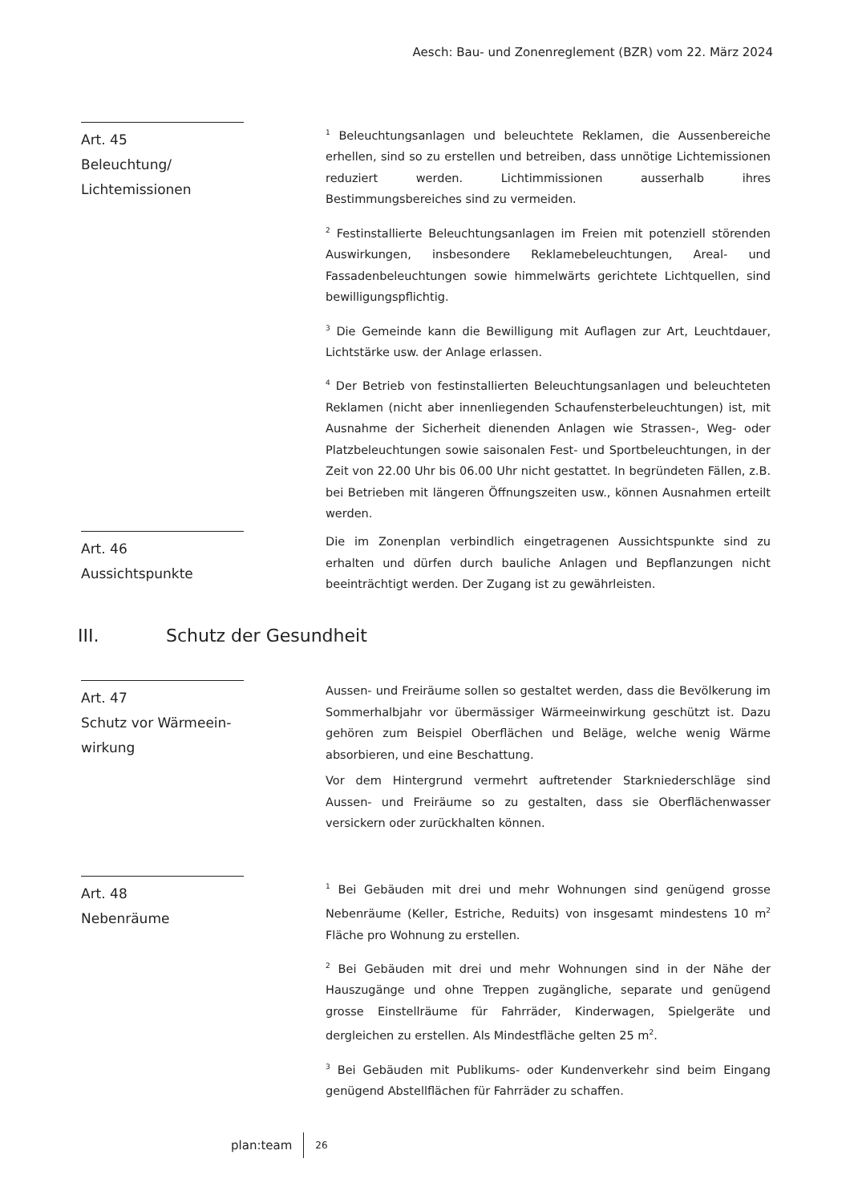Aesch: Bau- und Zonenreglement (BZR) vom 22. März 2024
Art. 45
Beleuchtung/
Lichtemissionen
<sup>1</sup> Beleuchtungsanlagen und beleuchtete Reklamen, die Aussenbereiche erhellen, sind so zu erstellen und betreiben, dass unnötige Lichtemissionen reduziert werden. Lichtimmissionen ausserhalb ihres Bestimmungsbereiches sind zu vermeiden.
<sup>2</sup> Festinstallierte Beleuchtungsanlagen im Freien mit potenziell störenden Auswirkungen, insbesondere Reklamebeleuchtungen, Areal- und Fassadenbeleuchtungen sowie himmelwärts gerichtete Lichtquellen, sind bewilligungspflichtig.
<sup>3</sup> Die Gemeinde kann die Bewilligung mit Auflagen zur Art, Leuchtdauer, Lichtstärke usw. der Anlage erlassen.
<sup>4</sup> Der Betrieb von festinstallierten Beleuchtungsanlagen und beleuchteten Reklamen (nicht aber innenliegenden Schaufensterbeleuchtungen) ist, mit Ausnahme der Sicherheit dienenden Anlagen wie Strassen-, Weg- oder Platzbeleuchtungen sowie saisonalen Fest- und Sportbeleuchtungen, in der Zeit von 22.00 Uhr bis 06.00 Uhr nicht gestattet. In begründeten Fällen, z.B. bei Betrieben mit längeren Öffnungszeiten usw., können Ausnahmen erteilt werden.
Art. 46
Aussichtspunkte
Die im Zonenplan verbindlich eingetragenen Aussichtspunkte sind zu erhalten und dürfen durch bauliche Anlagen und Bepflanzungen nicht beeinträchtigt werden. Der Zugang ist zu gewährleisten.
III. Schutz der Gesundheit
Art. 47
Schutz vor Wärmeein-
wirkung
Aussen- und Freiräume sollen so gestaltet werden, dass die Bevölkerung im Sommerhalbjahr vor übermässiger Wärmeeinwirkung geschützt ist. Dazu gehören zum Beispiel Oberflächen und Beläge, welche wenig Wärme absorbieren, und eine Beschattung.
Vor dem Hintergrund vermehrt auftretender Starkniederschläge sind Aussen- und Freiräume so zu gestalten, dass sie Oberflächenwasser versickern oder zurückhalten können.
Art. 48
Nebenräume
<sup>1</sup> Bei Gebäuden mit drei und mehr Wohnungen sind genügend grosse Nebenräume (Keller, Estriche, Reduits) von insgesamt mindestens 10 m<sup>2</sup> Fläche pro Wohnung zu erstellen.
<sup>2</sup> Bei Gebäuden mit drei und mehr Wohnungen sind in der Nähe der Hauszugänge und ohne Treppen zugängliche, separate und genügend grosse Einstellräume für Fahrräder, Kinderwagen, Spielgeräte und dergleichen zu erstellen. Als Mindestfläche gelten 25 m<sup>2</sup>.
<sup>3</sup> Bei Gebäuden mit Publikums- oder Kundenverkehr sind beim Eingang genügend Abstellflächen für Fahrräder zu schaffen.
plan:team 26